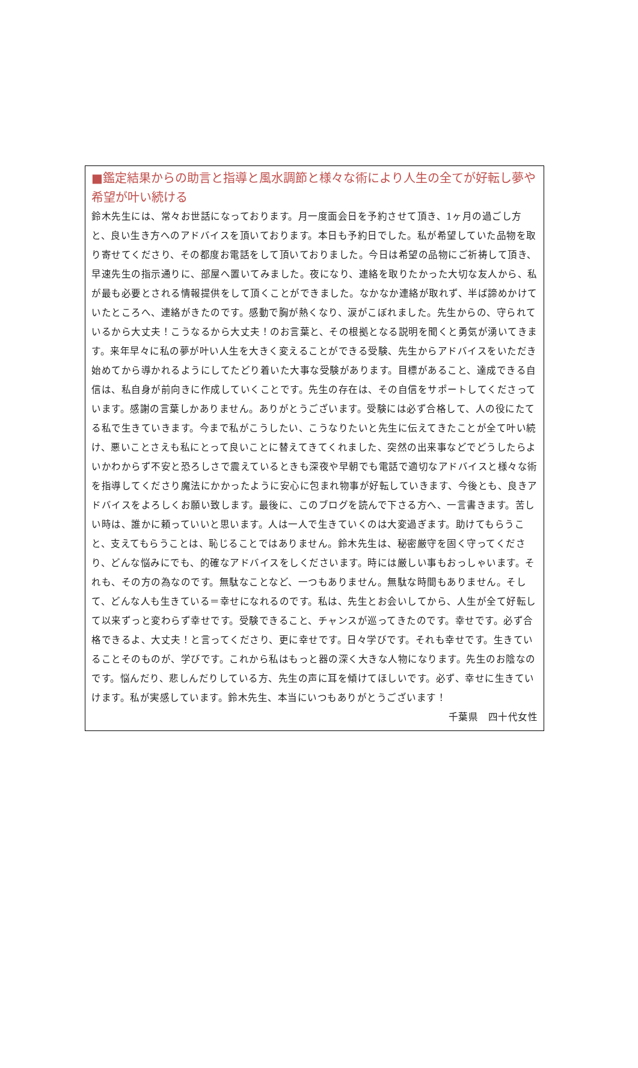■鑑定結果からの助言と指導と風水調節と様々な術により人生の全てが好転し夢や希望が叶い続ける
鈴木先生には、常々お世話になっております。月一度面会日を予約させて頂き、1ヶ月の過ごし方と、良い生き方へのアドバイスを頂いております。本日も予約日でした。私が希望していた品物を取り寄せてくださり、その都度お電話をして頂いておりました。今日は希望の品物にご祈祷して頂き、早速先生の指示通りに、部屋へ置いてみました。夜になり、連絡を取りたかった大切な友人から、私が最も必要とされる情報提供をして頂くことができました。なかなか連絡が取れず、半ば諦めかけていたところへ、連絡がきたのです。感動で胸が熱くなり、涙がこぼれました。先生からの、守られているから大丈夫！こうなるから大丈夫！のお言葉と、その根拠となる説明を聞くと勇気が湧いてきます。来年早々に私の夢が叶い人生を大きく変えることができる受験、先生からアドバイスをいただき始めてから導かれるようにしてたどり着いた大事な受験があります。目標があること、達成できる自信は、私自身が前向きに作成していくことです。先生の存在は、その自信をサポートしてくださっています。感謝の言葉しかありません。ありがとうございます。受験には必ず合格して、人の役にたてる私で生きていきます。今まで私がこうしたい、こうなりたいと先生に伝えてきたことが全て叶い続け、悪いことさえも私にとって良いことに替えてきてくれました、突然の出来事などでどうしたらよいかわからず不安と恐ろしさで震えているときも深夜や早朝でも電話で適切なアドバイスと様々な術を指導してくださり魔法にかかったように安心に包まれ物事が好転していきます、今後とも、良きアドバイスをよろしくお願い致します。最後に、このブログを読んで下さる方へ、一言書きます。苦しい時は、誰かに頼っていいと思います。人は一人で生きていくのは大変過ぎます。助けてもらうこと、支えてもらうことは、恥じることではありません。鈴木先生は、秘密厳守を固く守ってくださり、どんな悩みにでも、的確なアドバイスをしくださいます。時には厳しい事もおっしゃいます。それも、その方の為なのです。無駄なことなど、一つもありません。無駄な時間もありません。そして、どんな人も生きている＝幸せになれるのです。私は、先生とお会いしてから、人生が全て好転して以来ずっと変わらず幸せです。受験できること、チャンスが巡ってきたのです。幸せです。必ず合格できるよ、大丈夫！と言ってくださり、更に幸せです。日々学びです。それも幸せです。生きていることそのものが、学びです。これから私はもっと器の深く大きな人物になります。先生のお陰なのです。悩んだり、悲しんだりしている方、先生の声に耳を傾けてほしいです。必ず、幸せに生きていけます。私が実感しています。鈴木先生、本当にいつもありがとうございます！
千葉県　四十代女性